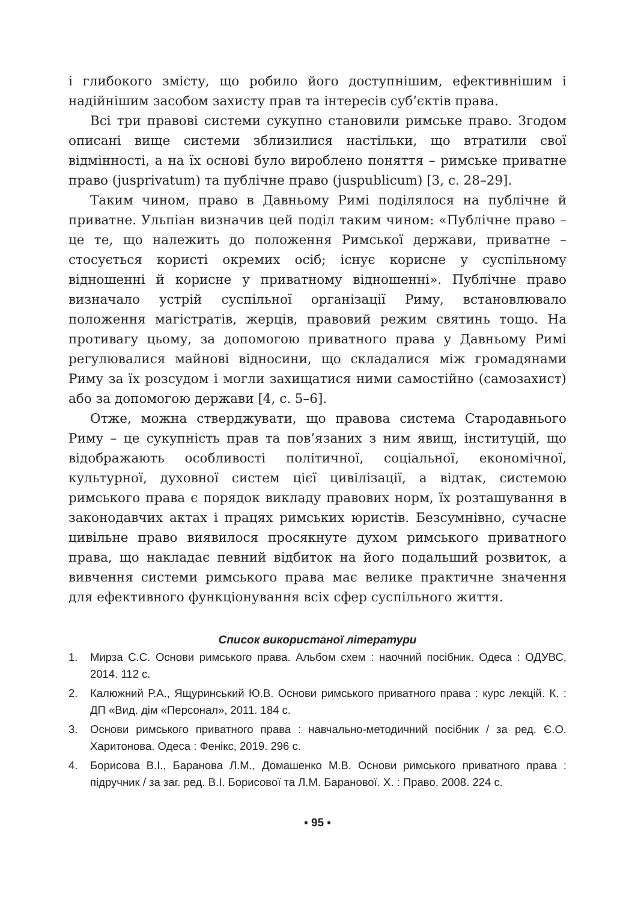і глибокого змісту, що робило його доступнішим, ефективнішим і надійнішим засобом захисту прав та інтересів суб’єктів права.
Всі три правові системи сукупно становили римське право. Згодом описані вище системи зблизилися настільки, що втратили свої відмінності, а на їх основі було вироблено поняття – римське приватне право (jusprivatum) та публічне право (juspublicum) [3, с. 28–29].
Таким чином, право в Давньому Римі поділялося на публічне й приватне. Ульпіан визначив цей поділ таким чином: «Публічне право – це те, що належить до положення Римської держави, приватне – стосується користі окремих осіб; існує корисне у суспільному відношенні й корисне у приватному відношенні». Публічне право визначало устрій суспільної організації Риму, встановлювало положення магістратів, жерців, правовий режим святинь тощо. На противагу цьому, за допомогою приватного права у Давньому Римі регулювалися майнові відносини, що складалися між громадянами Риму за їх розсудом і могли захищатися ними самостійно (самозахист) або за допомогою держави [4, с. 5–6].
Отже, можна стверджувати, що правова система Стародавнього Риму – це сукупність прав та пов’язаних з ним явищ, інституцій, що відображають особливості політичної, соціальної, економічної, культурної, духовної систем цієї цивілізації, а відтак, системою римського права є порядок викладу правових норм, їх розташування в законодавчих актах і працях римських юристів. Безсумнівно, сучасне цивільне право виявилося просякнуте духом римського приватного права, що накладає певний відбиток на його подальший розвиток, а вивчення системи римського права має велике практичне значення для ефективного функціонування всіх сфер суспільного життя.
Список використаної літератури
1. Мирза С.С. Основи римського права. Альбом схем : наочний посібник. Одеса : ОДУВС, 2014. 112 с.
2. Калюжний Р.А., Ящуринський Ю.В. Основи римського приватного права : курс лекцій. К. : ДП «Вид. дім «Персонал», 2011. 184 с.
3. Основи римського приватного права : навчально-методичний посібник / за ред. Є.О. Харитонова. Одеса : Фенікс, 2019. 296 с.
4. Борисова В.І., Баранова Л.М., Домашенко М.В. Основи римського приватного права : підручник / за заг. ред. В.І. Борисової та Л.М. Баранової. Х. : Право, 2008. 224 с.
▪ 95 ▪